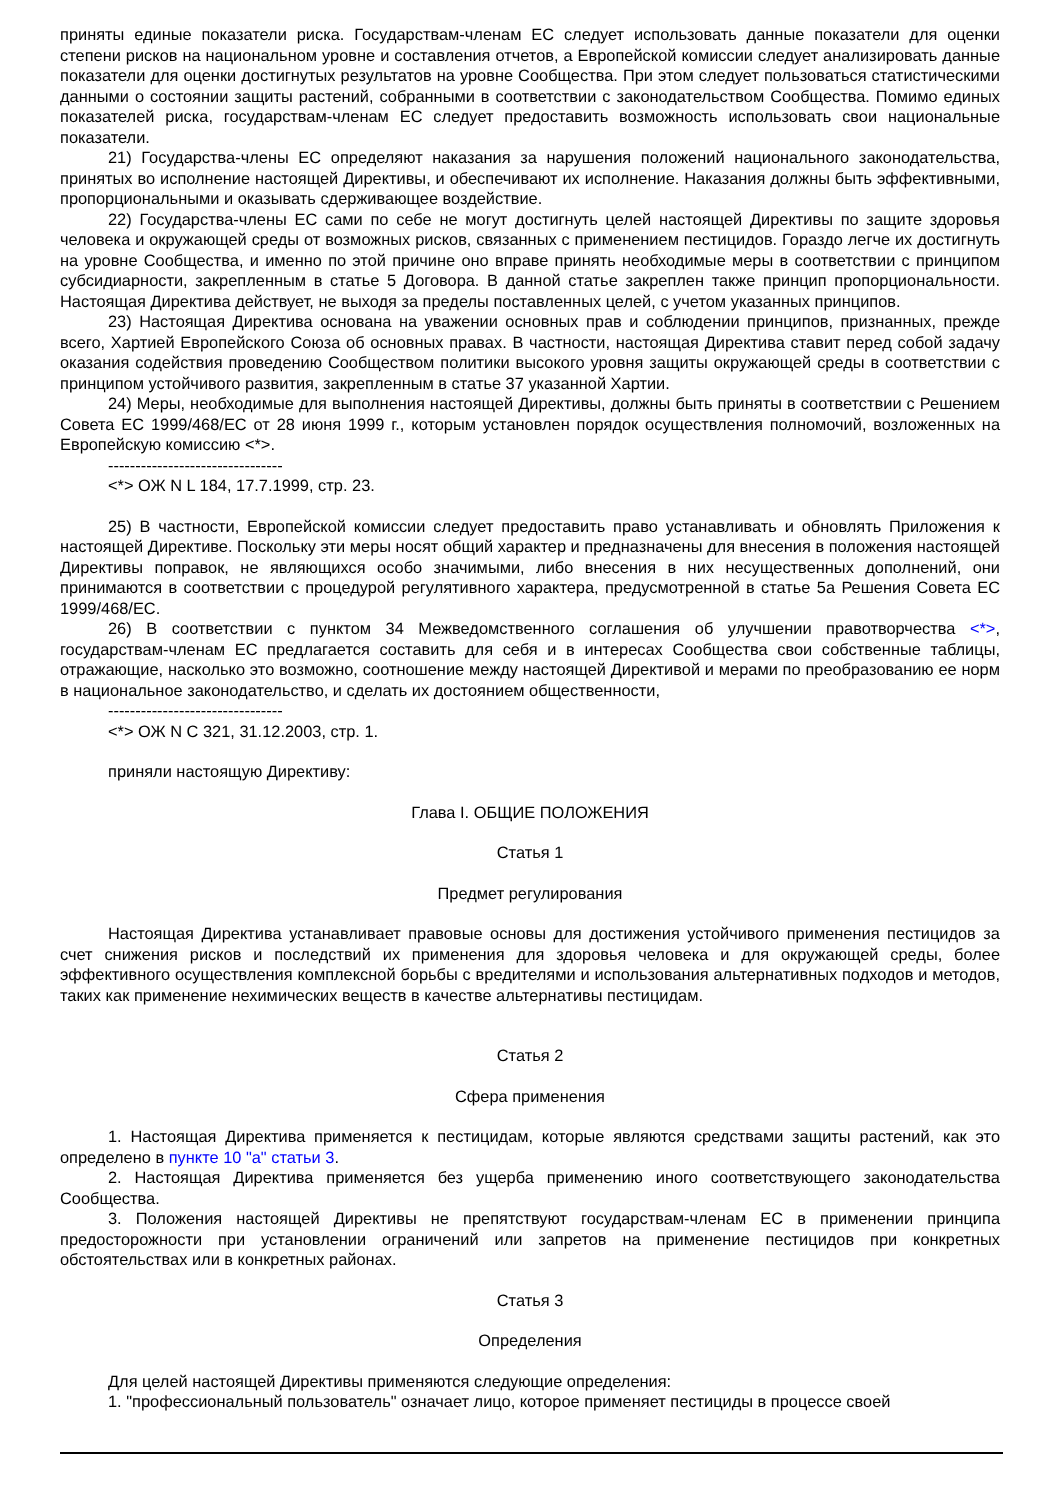приняты единые показатели риска. Государствам-членам ЕС следует использовать данные показатели для оценки степени рисков на национальном уровне и составления отчетов, а Европейской комиссии следует анализировать данные показатели для оценки достигнутых результатов на уровне Сообщества. При этом следует пользоваться статистическими данными о состоянии защиты растений, собранными в соответствии с законодательством Сообщества. Помимо единых показателей риска, государствам-членам ЕС следует предоставить возможность использовать свои национальные показатели.
21) Государства-члены ЕС определяют наказания за нарушения положений национального законодательства, принятых во исполнение настоящей Директивы, и обеспечивают их исполнение. Наказания должны быть эффективными, пропорциональными и оказывать сдерживающее воздействие.
22) Государства-члены ЕС сами по себе не могут достигнуть целей настоящей Директивы по защите здоровья человека и окружающей среды от возможных рисков, связанных с применением пестицидов. Гораздо легче их достигнуть на уровне Сообщества, и именно по этой причине оно вправе принять необходимые меры в соответствии с принципом субсидиарности, закрепленным в статье 5 Договора. В данной статье закреплен также принцип пропорциональности. Настоящая Директива действует, не выходя за пределы поставленных целей, с учетом указанных принципов.
23) Настоящая Директива основана на уважении основных прав и соблюдении принципов, признанных, прежде всего, Хартией Европейского Союза об основных правах. В частности, настоящая Директива ставит перед собой задачу оказания содействия проведению Сообществом политики высокого уровня защиты окружающей среды в соответствии с принципом устойчивого развития, закрепленным в статье 37 указанной Хартии.
24) Меры, необходимые для выполнения настоящей Директивы, должны быть приняты в соответствии с Решением Совета ЕС 1999/468/ЕС от 28 июня 1999 г., которым установлен порядок осуществления полномочий, возложенных на Европейскую комиссию <*>.
--------------------------------
<*> ОЖ N L 184, 17.7.1999, стр. 23.
25) В частности, Европейской комиссии следует предоставить право устанавливать и обновлять Приложения к настоящей Директиве. Поскольку эти меры носят общий характер и предназначены для внесения в положения настоящей Директивы поправок, не являющихся особо значимыми, либо внесения в них несущественных дополнений, они принимаются в соответствии с процедурой регулятивного характера, предусмотренной в статье 5а Решения Совета ЕС 1999/468/ЕС.
26) В соответствии с пунктом 34 Межведомственного соглашения об улучшении правотворчества <*>, государствам-членам ЕС предлагается составить для себя и в интересах Сообщества свои собственные таблицы, отражающие, насколько это возможно, соотношение между настоящей Директивой и мерами по преобразованию ее норм в национальное законодательство, и сделать их достоянием общественности,
--------------------------------
<*> ОЖ N C 321, 31.12.2003, стр. 1.
приняли настоящую Директиву:
Глава I. ОБЩИЕ ПОЛОЖЕНИЯ
Статья 1
Предмет регулирования
Настоящая Директива устанавливает правовые основы для достижения устойчивого применения пестицидов за счет снижения рисков и последствий их применения для здоровья человека и для окружающей среды, более эффективного осуществления комплексной борьбы с вредителями и использования альтернативных подходов и методов, таких как применение нехимических веществ в качестве альтернативы пестицидам.
Статья 2
Сфера применения
1. Настоящая Директива применяется к пестицидам, которые являются средствами защиты растений, как это определено в пункте 10 "а" статьи 3.
2. Настоящая Директива применяется без ущерба применению иного соответствующего законодательства Сообщества.
3. Положения настоящей Директивы не препятствуют государствам-членам ЕС в применении принципа предосторожности при установлении ограничений или запретов на применение пестицидов при конкретных обстоятельствах или в конкретных районах.
Статья 3
Определения
Для целей настоящей Директивы применяются следующие определения:
1. "профессиональный пользователь" означает лицо, которое применяет пестициды в процессе своей